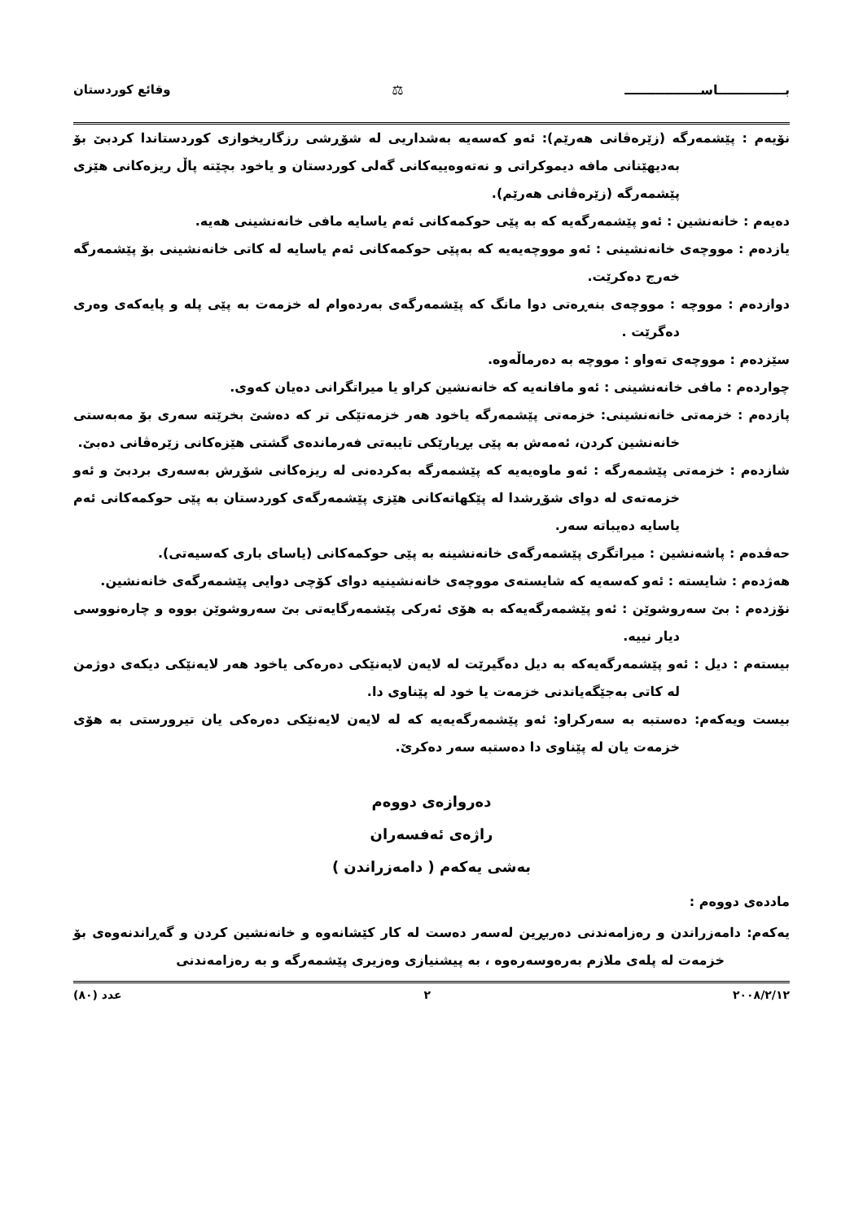بـــــــــــــــاســـــــــــــــــ ⚖ وقائع كوردستان
نۆیەم : پێشمەرگە (زێرەڤانی هەرێم): ئەو کەسەیە بەشداریی لە شۆڕشی رزگاریخوازی کوردستاندا کردبێ بۆ بەدیهێنانی مافە دیموکراتی و نەتەوەییەکانی گەلی کوردستان و یاخود بچێتە پاڵ ریزەکانی هێزی پێشمەرگە (زێرەڤانی هەرێم).
دەیەم : خانەنشین : ئەو پێشمەرگەیە کە بە پێی حوکمەکانی ئەم یاسایە مافی خانەنشینی هەیە.
یازدەم : مووچەی خانەنشینی : ئەو مووچەیەیە کە بەپێی حوکمەکانی ئەم یاسایە لە کاتی خانەنشینی بۆ پێشمەرگە خەرج دەکرێت.
دوازدەم : مووچە : مووچەی بنەڕەتی دوا مانگ کە پێشمەرگەی بەردەوام لە خزمەت بە پێی پلە و پایەکەی وەری دەگرێت .
سێزدەم : مووچەی تەواو : مووچە بە دەرماڵەوە.
چواردەم : مافی خانەنشینی : ئەو مافانەیە کە خانەنشین کراو یا میراتگرانی دەیان کەوی.
پازدەم : خزمەتی خانەنشینی: خزمەتی پێشمەرگە یاخود هەر خزمەتێکی تر کە دەشێ بخرێتە سەری بۆ مەبەستی خانەنشین کردن، ئەمەش بە پێی بڕیارێکی تایبەتی فەرماندەی گشتی هێزەکانی زێرەڤانی دەبێ.
شازدەم : خزمەتی پێشمەرگە : ئەو ماوەیەیە کە پێشمەرگە بەکردەنی لە ریزەکانی شۆڕش بەسەری بردبێ و ئەو خزمەتەی لە دوای شۆڕشدا لە پێکهاتەکانی هێزی پێشمەرگەی کوردستان بە پێی حوکمەکانی ئەم یاسایە دەیباتە سەر.
حەڤدەم : پاشەنشین : میراتگری پێشمەرگەی خانەنشینە بە پێی حوکمەکانی (یاسای باری کەسیەتی).
هەژدەم : شایستە : ئەو کەسەیە کە شایستەی مووچەی خانەنشینیە دوای کۆچی دوایی پێشمەرگەی خانەنشین.
نۆزدەم : بێ سەروشوێن : ئەو پێشمەرگەیەکە بە هۆی ئەرکی پێشمەرگایەتی بێ سەروشوێن بووە و چارەنووسی دیار نییە.
بیستەم : دیل : ئەو پێشمەرگەیەکە بە دیل دەگیرێت لە لایەن لایەنێکی دەرەکی یاخود هەر لایەنێکی دیکەی دوژمن لە کاتی بەجێگەیاندنی خزمەت یا خود لە پێناوی دا.
بیست ویەکەم: دەستبە بە سەرکراو: ئەو پێشمەرگەیەیە کە لە لایەن لایەنێکی دەرەکی یان تیرورستی بە هۆی خزمەت یان لە پێناوی دا دەستبە سەر دەکرێ.
دەروازەی دووەم
راژەی ئەفسەران
بەشی یەکەم ( دامەزراندن )
ماددەی دووەم :
یەکەم: دامەزراندن و رەزامەندنی دەربڕین لەسەر دەست لە کار کێشانەوە و خانەنشین کردن و گەڕاندنەوەی بۆ خزمەت لە پلەی ملازم بەرەوسەرەوە ، بە پیشنیازی وەزیری پێشمەرگە و بە رەزامەندنی
٢٠٠٨/٢/١٢ ٢ عدد (٨٠)